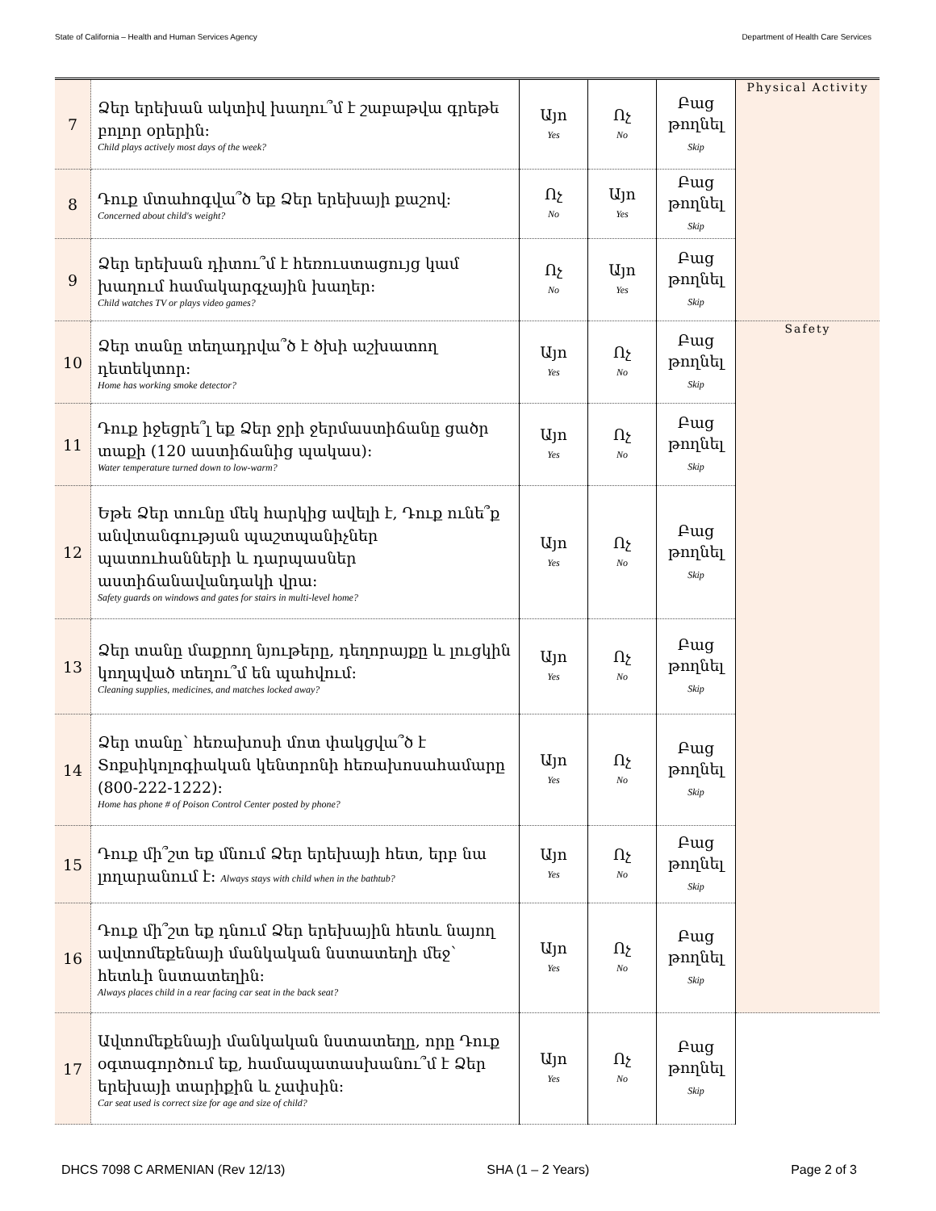State of California – Health and Human Services Agency Department of Health Care Services
| 7 | Ձեր երեխան ակտիվ խաղու՞մ է շաբաթվա գրեթե բոլոր օրերին: Child plays actively most days of the week? | Այո Yes | Ոչ No | Բաց թողնել Skip | Physical Activity |
| 8 | Դուք մտահոգվա՞ծ եք Ձեր երեխայի քաշով: Concerned about child's weight? | Ոչ No | Այո Yes | Բաց թողնել Skip | |
| 9 | Ձեր երեխան դիտու՞մ է հեռուստացույց կամ խաղում համակարգչային խաղեր: Child watches TV or plays video games? | Ոչ No | Այո Yes | Բաց թողնել Skip | |
| 10 | Ձեր տանը տեղադրվա՞ծ է ծխի աշխատող դետեկտոր: Home has working smoke detector? | Այո Yes | Ոչ No | Բաց թողնել Skip | Safety |
| 11 | Դուք իջեցրե՞լ եք Ձեր ջրի ջերմաստիճանը ցածր տաքի (120 աստիճանից պակաս): Water temperature turned down to low-warm? | Այո Yes | Ոչ No | Բաց թողնել Skip | |
| 12 | Եթե Ձեր տունը մեկ հարկից ավելի է, Դուք ունե՞ք անվտանգության պաշտպանիչներ պատուհանների և դարպասներ աստիճանավանդակի վրա: Safety guards on windows and gates for stairs in multi-level home? | Այո Yes | Ոչ No | Բաց թողնել Skip | |
| 13 | Ձեր տանը մաքրող նյութերը, դեղորայքը և լուցկին կողպված տեղու՞մ են պահվում: Cleaning supplies, medicines, and matches locked away? | Այո Yes | Ոչ No | Բաց թողնել Skip | |
| 14 | Ձեր տանը՝ հեռախոսի մոտ փակցվա՞ծ է Տոքսիկոլոգիական կենտրոնի հեռախոսահամարը (800-222-1222): Home has phone # of Poison Control Center posted by phone? | Այո Yes | Ոչ No | Բաց թողնել Skip | |
| 15 | Դուք մի՞շտ եք մնում Ձեր երեխայի հետ, երբ նա լողարանում է: Always stays with child when in the bathtub? | Այո Yes | Ոչ No | Բաց թողնել Skip | |
| 16 | Դուք մի՞շտ եք դնում Ձեր երեխային հետև նայող ավտոմեքենայի մանկական նստատեղի մեջ՝ հետևի նստատեղին: Always places child in a rear facing car seat in the back seat? | Այո Yes | Ոչ No | Բաց թողնել Skip | |
| 17 | Ավտոմեքենայի մանկական նստատեղը, որը Դուք օգտագործում եք, համապատասխանու՞մ է Ձեր երեխայի տարիքին և չափսին: Car seat used is correct size for age and size of child? | Այո Yes | Ոչ No | Բաց թողնել Skip | |
DHCS 7098 C ARMENIAN (Rev 12/13) SHA (1 – 2 Years) Page 2 of 3